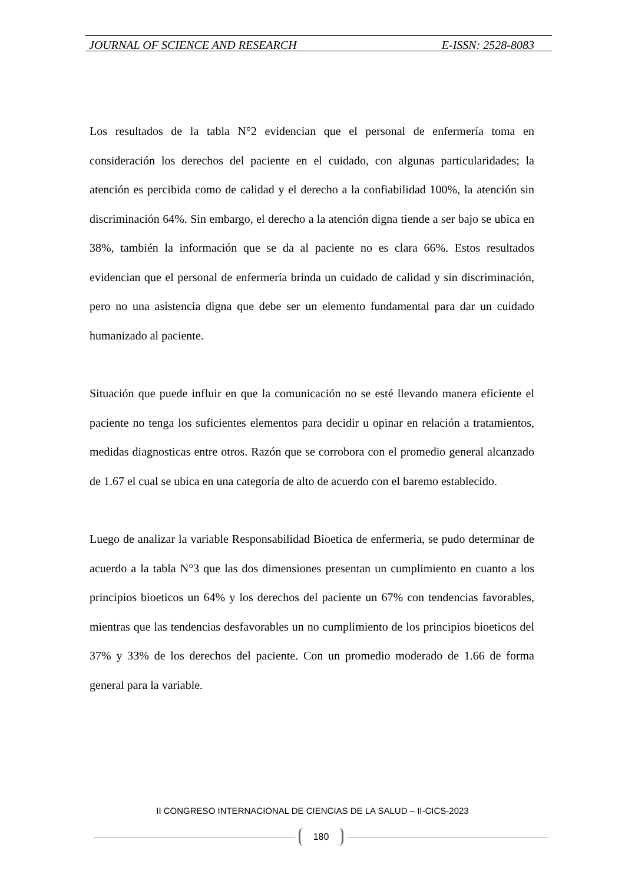JOURNAL OF SCIENCE AND RESEARCH E-ISSN: 2528-8083
Los resultados de la tabla N°2 evidencian que el personal de enfermería toma en consideración los derechos del paciente en el cuidado, con algunas particularidades; la atención es percibida como de calidad y el derecho a la confiabilidad 100%, la atención sin discriminación 64%. Sin embargo, el derecho a la atención digna tiende a ser bajo se ubica en 38%, también la información que se da al paciente no es clara 66%. Estos resultados evidencian que el personal de enfermería brinda un cuidado de calidad y sin discriminación, pero no una asistencia digna que debe ser un elemento fundamental para dar un cuidado humanizado al paciente.
Situación que puede influir en que la comunicación no se esté llevando manera eficiente el paciente no tenga los suficientes elementos para decidir u opinar en relación a tratamientos, medidas diagnosticas entre otros. Razón que se corrobora con el promedio general alcanzado de 1.67 el cual se ubica en una categoría de alto de acuerdo con el baremo establecido.
Luego de analizar la variable Responsabilidad Bioetica de enfermeria, se pudo determinar de acuerdo a la tabla N°3 que las dos dimensiones presentan un cumplimiento en cuanto a los principios bioeticos un 64% y los derechos del paciente un 67% con tendencias favorables, mientras que las tendencias desfavorables un no cumplimiento de los principios bioeticos del 37% y 33% de los derechos del paciente. Con un promedio moderado de 1.66 de forma general para la variable.
II CONGRESO INTERNACIONAL DE CIENCIAS DE LA SALUD – II-CICS-2023
180